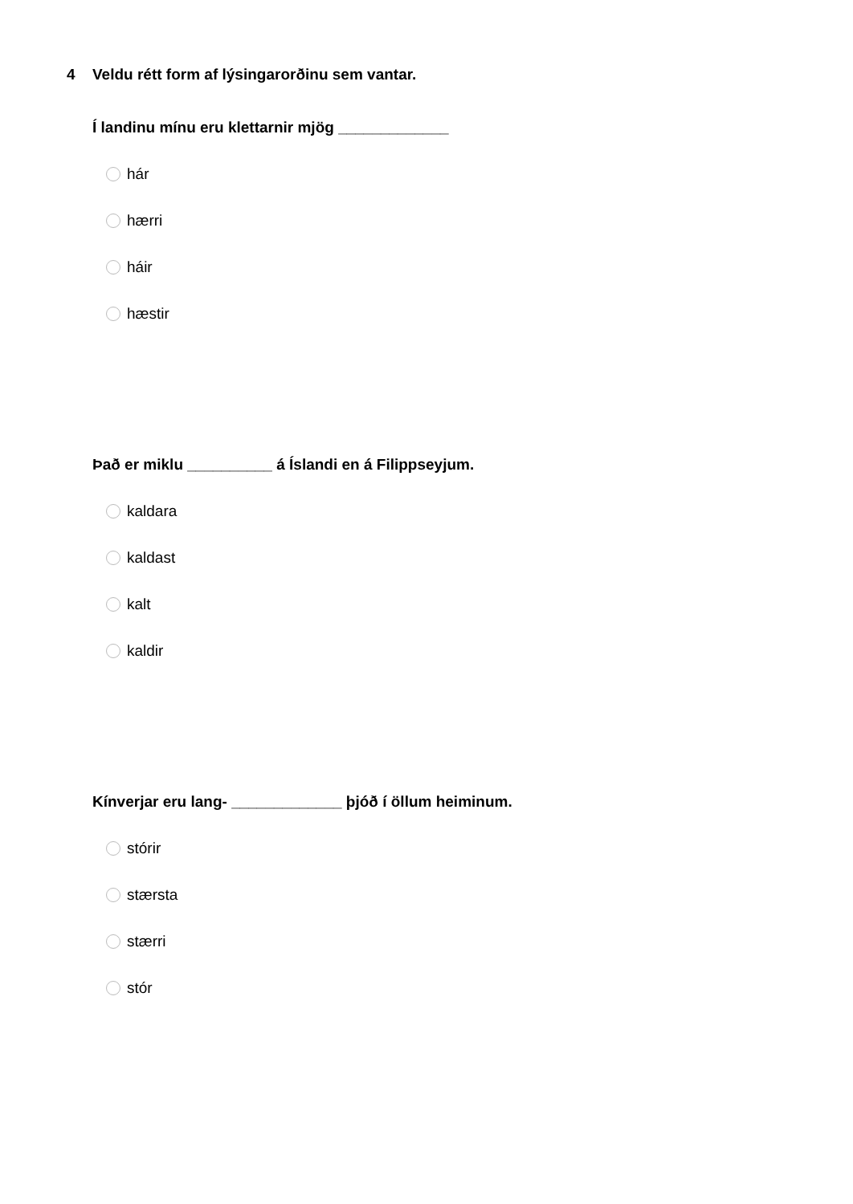4 Veldu rétt form af lýsingarorðinu sem vantar.
Í landinu mínu eru klettarnir mjög _____________
hár
hærri
háir
hæstir
Það er miklu __________ á Íslandi en á Filippseyjum.
kaldara
kaldast
kalt
kaldir
Kínverjar eru lang- _____________ þjóð í öllum heiminum.
stórir
stærsta
stærri
stór